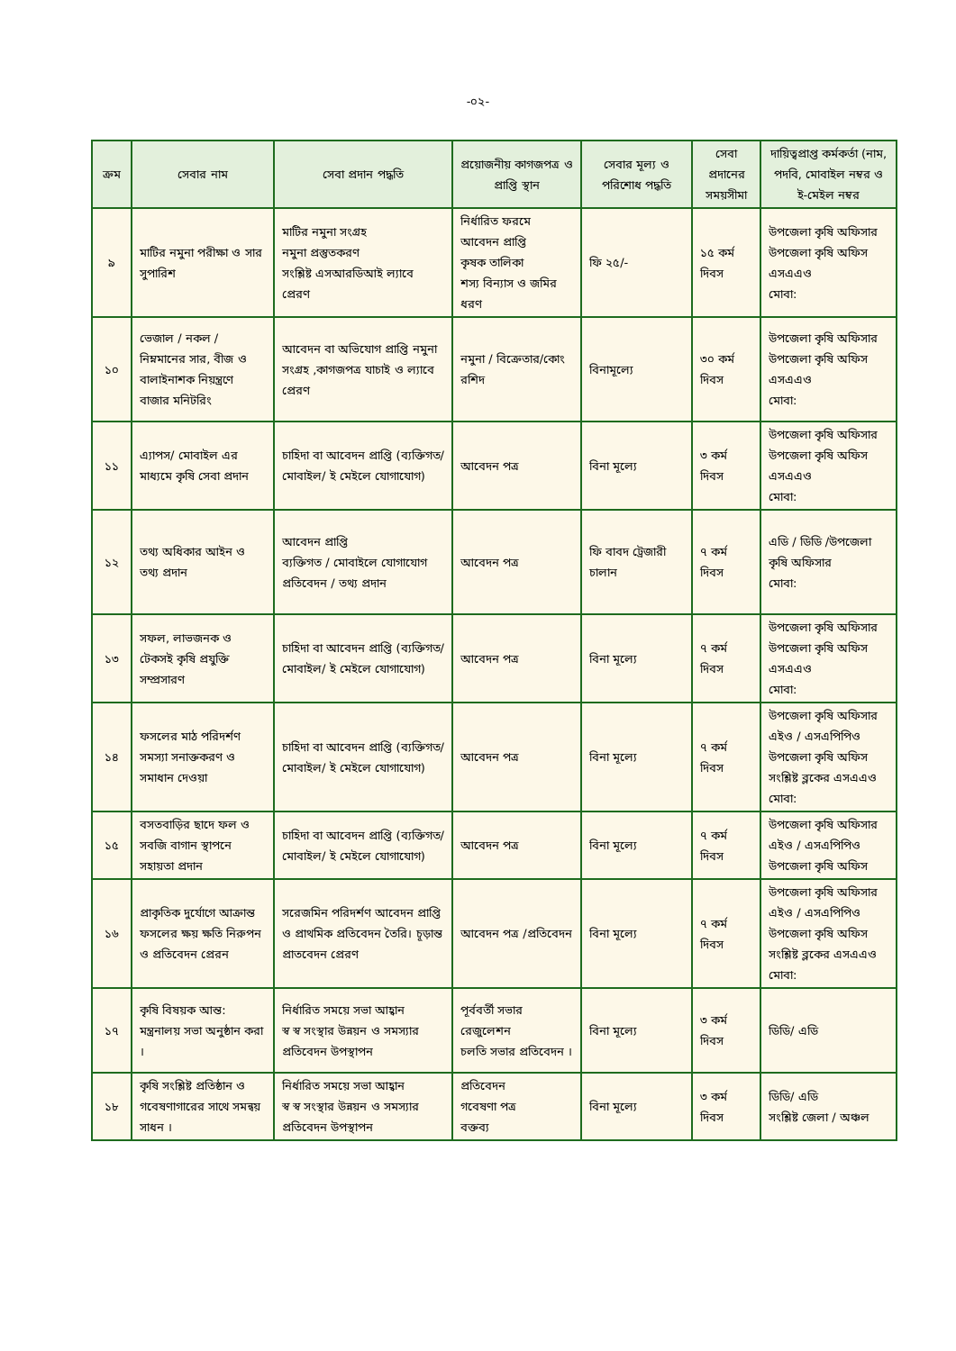-০২-
| ক্রম | সেবার নাম | সেবা প্রদান পদ্ধতি | প্রয়োজনীয় কাগজপত্র ও প্রাপ্তি স্থান | সেবার মূল্য ও পরিশোধ পদ্ধতি | সেবা প্রদানের সময়সীমা | দায়িত্বপ্রাপ্ত কর্মকর্তা (নাম, পদবি, মোবাইল নম্বর ও ই-মেইল নম্বর |
| --- | --- | --- | --- | --- | --- | --- |
| ৯ | মাটির নমুনা পরীক্ষা ও সার সুপারিশ | মাটির নমুনা সংগ্রহ নমুনা প্রস্তুতকরণ সংশ্লিষ্ট এসআরডিআই ল্যাবে প্রেরণ | নির্ধারিত ফরমে আবেদন প্রাপ্তি কৃষক তালিকা শস্য বিন্যাস ও জমির ধরণ | ফি ২৫/- | ১৫ কর্ম দিবস | উপজেলা কৃষি অফিসার উপজেলা কৃষি অফিস এসএএও মোবা: |
| ১০ | ভেজাল / নকল / নিম্নমানের সার, বীজ ও বালাইনাশক নিয়ন্ত্রণে বাজার মনিটরিং | আবেদন বা অভিযোগ প্রাপ্তি নমুনা সংগ্রহ ,কাগজপত্র যাচাই ও ল্যাবে প্রেরণ | নমুনা / বিক্রেতার/কোং রশিদ | বিনামূল্যে | ৩০ কর্ম দিবস | উপজেলা কৃষি অফিসার উপজেলা কৃষি অফিস এসএএও মোবা: |
| ১১ | এ্যাপস/ মোবাইল এর মাধ্যমে কৃষি সেবা প্রদান | চাহিদা বা আবেদন প্রাপ্তি (ব্যক্তিগত/ মোবাইল/ ই মেইলে যোগাযোগ) | আবেদন পত্র | বিনা মূল্যে | ৩ কর্ম দিবস | উপজেলা কৃষি অফিসার উপজেলা কৃষি অফিস এসএএও মোবা: |
| ১২ | তথ্য অধিকার আইন ও তথ্য প্রদান | আবেদন প্রাপ্তি ব্যক্তিগত / মোবাইলে যোগাযোগ প্রতিবেদন / তথ্য প্রদান | আবেদন পত্র | ফি বাবদ ট্রেজারী চালান | ৭ কর্ম দিবস | এডি / ডিডি /উপজেলা কৃষি অফিসার মোবা: |
| ১৩ | সফল, লাভজনক ও টেকসই কৃষি প্রযুক্তি সম্প্রসারণ | চাহিদা বা আবেদন প্রাপ্তি (ব্যক্তিগত/ মোবাইল/ ই মেইলে যোগাযোগ) | আবেদন পত্র | বিনা মূল্যে | ৭ কর্ম দিবস | উপজেলা কৃষি অফিসার উপজেলা কৃষি অফিস এসএএও মোবা: |
| ১৪ | ফসলের মাঠ পরিদর্শণ সমস্যা সনাক্তকরণ ও সমাধান দেওয়া | চাহিদা বা আবেদন প্রাপ্তি (ব্যক্তিগত/ মোবাইল/ ই মেইলে যোগাযোগ) | আবেদন পত্র | বিনা মূল্যে | ৭ কর্ম দিবস | উপজেলা কৃষি অফিসার এইও / এসএপিপিও উপজেলা কৃষি অফিস সংশ্লিষ্ট ব্লকের এসএএও মোবা: |
| ১৫ | বসতবাড়ির ছাদে ফল ও সবজি বাগান স্থাপনে সহায়তা প্রদান | চাহিদা বা আবেদন প্রাপ্তি (ব্যক্তিগত/ মোবাইল/ ই মেইলে যোগাযোগ) | আবেদন পত্র | বিনা মূল্যে | ৭ কর্ম দিবস | উপজেলা কৃষি অফিসার এইও / এসএপিপিও উপজেলা কৃষি অফিস |
| ১৬ | প্রাকৃতিক দুর্যোগে আক্রান্ত ফসলের ক্ষয় ক্ষতি নিরুপন ও প্রতিবেদন প্রেরন | সরেজমিন পরিদর্শণ আবেদন প্রাপ্তি ও প্রাথমিক প্রতিবেদন তৈরি। চূড়ান্ত প্রাতবেদন প্রেরণ | আবেদন পত্র /প্রতিবেদন | বিনা মূল্যে | ৭ কর্ম দিবস | উপজেলা কৃষি অফিসার এইও / এসএপিপিও উপজেলা কৃষি অফিস সংশ্লিষ্ট ব্লকের এসএএও মোবা: |
| ১৭ | কৃষি বিষয়ক আন্ত: মন্ত্রনালয় সভা অনুষ্ঠান করা । | নির্ধারিত সময়ে সভা আহ্বান স্ব স্ব সংস্থার উন্নয়ন ও সমস্যার প্রতিবেদন উপস্থাপন | পূর্ববর্তী সভার রেজুলেশন চলতি সভার প্রতিবেদন । | বিনা মূল্যে | ৩ কর্ম দিবস | ডিডি/ এডি |
| ১৮ | কৃষি সংশ্লিষ্ট প্রতিষ্ঠান ও গবেষণাগারের সাথে সমন্বয় সাধন । | নির্ধারিত সময়ে সভা আহ্বান স্ব স্ব সংস্থার উন্নয়ন ও সমস্যার প্রতিবেদন উপস্থাপন | প্রতিবেদন গবেষণা পত্র বক্তব্য | বিনা মূল্যে | ৩ কর্ম দিবস | ডিডি/ এডি সংশ্লিষ্ট জেলা / অঞ্চল |